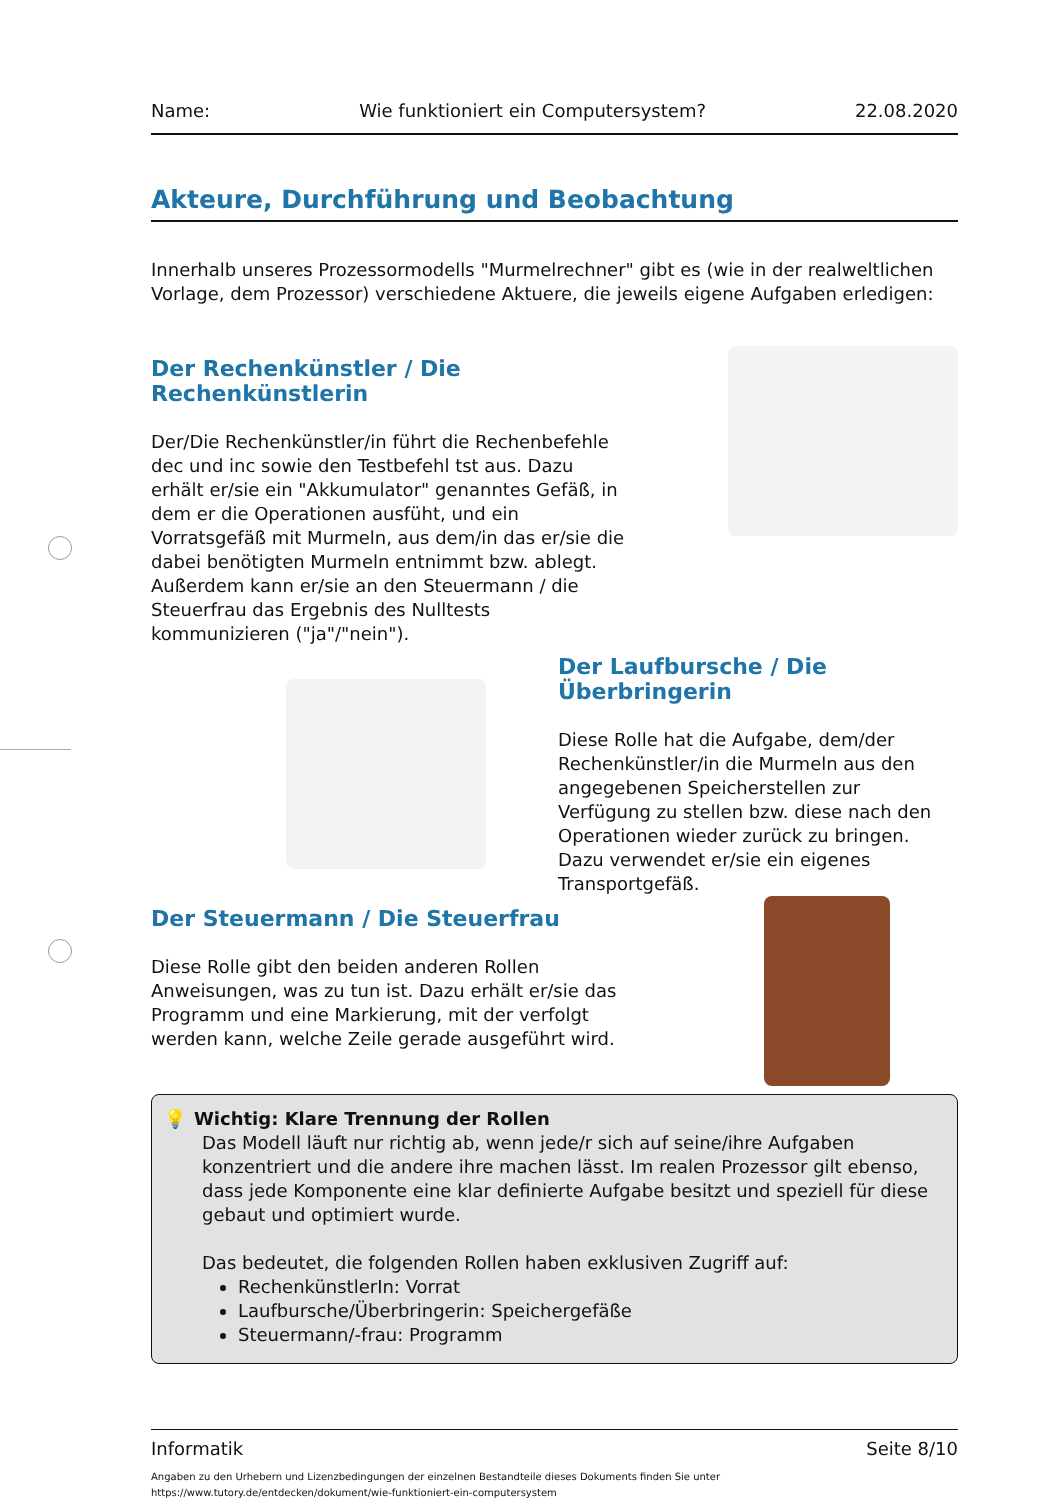Name: Wie funktioniert ein Computersystem? 22.08.2020
Akteure, Durchführung und Beobachtung
Innerhalb unseres Prozessormodells "Murmelrechner" gibt es (wie in der realweltlichen Vorlage, dem Prozessor) verschiedene Aktuere, die jeweils eigene Aufgaben erledigen:
Der Rechenkünstler / Die Rechenkünstlerin
Der/Die Rechenkünstler/in führt die Rechenbefehle dec und inc sowie den Testbefehl tst aus. Dazu erhält er/sie ein "Akkumulator" genanntes Gefäß, in dem er die Operationen ausfüht, und ein Vorratsgefäß mit Murmeln, aus dem/in das er/sie die dabei benötigten Murmeln entnimmt bzw. ablegt. Außerdem kann er/sie an den Steuermann / die Steuerfrau das Ergebnis des Nulltests kommunizieren ("ja"/"nein").
Der Laufbursche / Die Überbringerin
Diese Rolle hat die Aufgabe, dem/der Rechenkünstler/in die Murmeln aus den angegebenen Speicherstellen zur Verfügung zu stellen bzw. diese nach den Operationen wieder zurück zu bringen.
Dazu verwendet er/sie ein eigenes Transportgefäß.
Der Steuermann / Die Steuerfrau
Diese Rolle gibt den beiden anderen Rollen Anweisungen, was zu tun ist. Dazu erhält er/sie das Programm und eine Markierung, mit der verfolgt werden kann, welche Zeile gerade ausgeführt wird.
💡 Wichtig: Klare Trennung der Rollen
Das Modell läuft nur richtig ab, wenn jede/r sich auf seine/ihre Aufgaben konzentriert und die andere ihre machen lässt. Im realen Prozessor gilt ebenso, dass jede Komponente eine klar definierte Aufgabe besitzt und speziell für diese gebaut und optimiert wurde.
Das bedeutet, die folgenden Rollen haben exklusiven Zugriff auf:
RechenkünstlerIn: Vorrat
Laufbursche/Überbringerin: Speichergefäße
Steuermann/-frau: Programm
Informatik Seite 8/10
Angaben zu den Urhebern und Lizenzbedingungen der einzelnen Bestandteile dieses Dokuments finden Sie unter
https://www.tutory.de/entdecken/dokument/wie-funktioniert-ein-computersystem